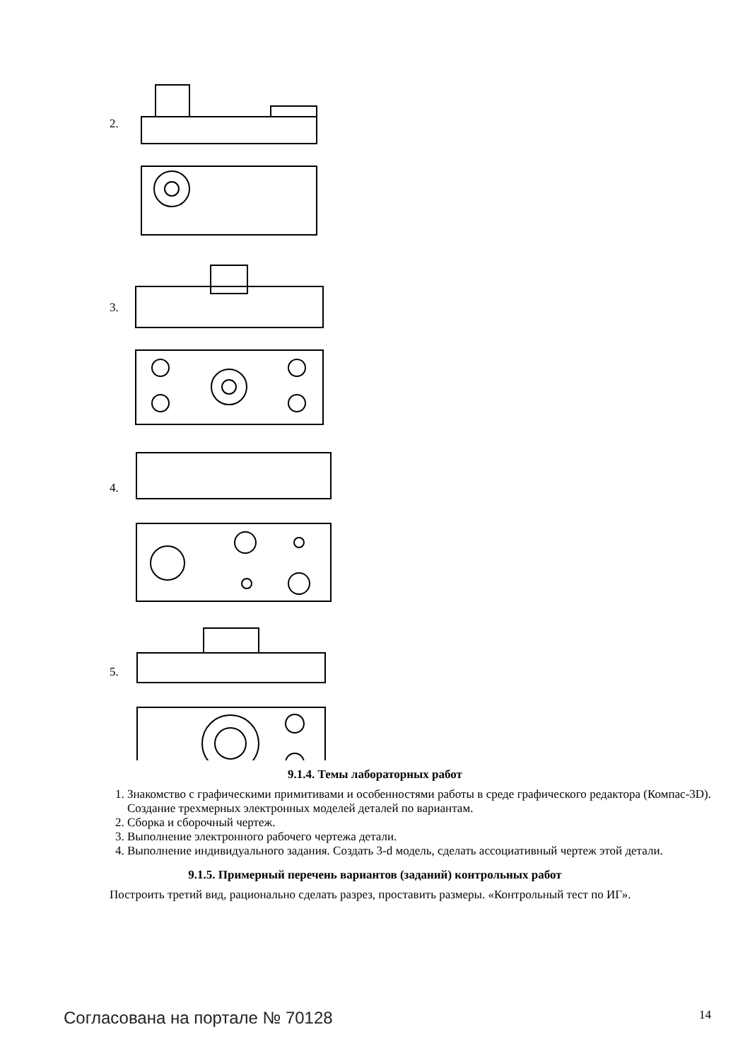2.
3.
4.
5.
9.1.4. Темы лабораторных работ
1. Знакомство с графическими примитивами и особенностями работы в среде графического редактора (Компас-3D). Создание трехмерных электронных моделей деталей по вариантам.
2. Сборка и сборочный чертеж.
3. Выполнение электронного рабочего чертежа детали.
4. Выполнение индивидуального задания. Создать 3-d модель, сделать ассоциативный чертеж этой детали.
9.1.5. Примерный перечень вариантов (заданий) контрольных работ
Построить третий вид, рационально сделать разрез, проставить размеры. «Контрольный тест по ИГ».
Согласована на портале № 70128 14